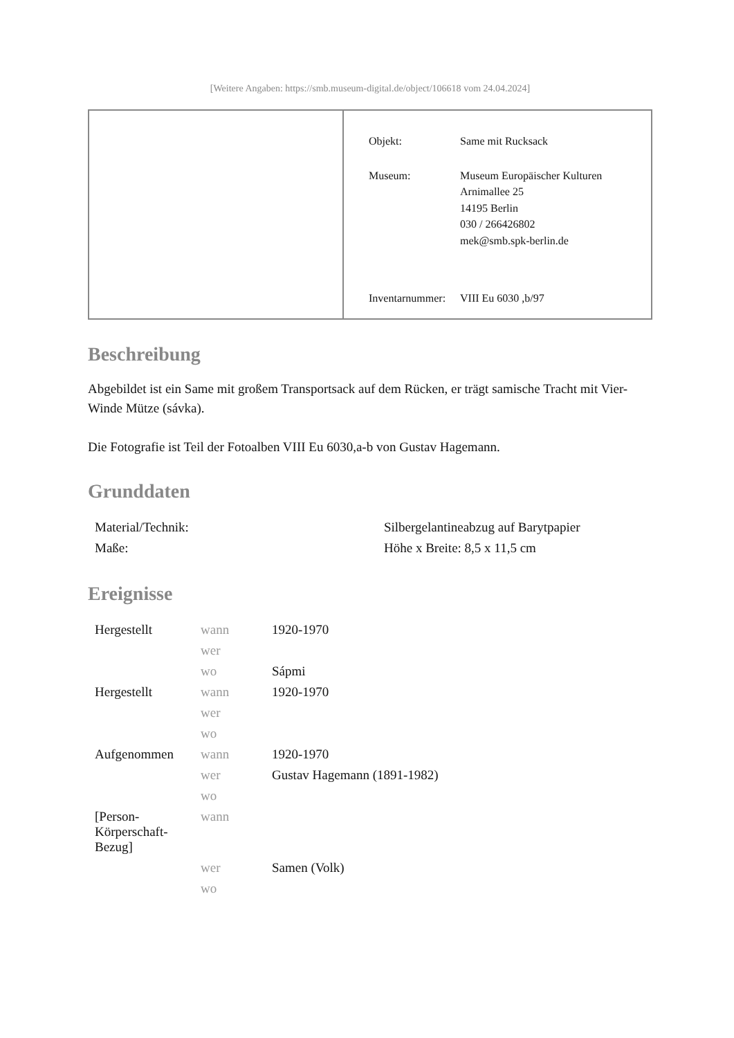[Weitere Angaben: https://smb.museum-digital.de/object/106618 vom 24.04.2024]
| Objekt: | Same mit Rucksack |
| Museum: | Museum Europäischer Kulturen Arnimallee 25 14195 Berlin 030 / 266426802 mek@smb.spk-berlin.de |
| Inventarnummer: | VIII Eu 6030 ,b/97 |
Beschreibung
Abgebildet ist ein Same mit großem Transportsack auf dem Rücken, er trägt samische Tracht mit Vier-Winde Mütze (sávka).
Die Fotografie ist Teil der Fotoalben VIII Eu 6030,a-b von Gustav Hagemann.
Grunddaten
| Material/Technik: | Silbergelantineabzug auf Barytpapier |
| Maße: | Höhe x Breite: 8,5 x 11,5 cm |
Ereignisse
| Hergestellt | wann | 1920-1970 |
| | wer | |
| | wo | Sápmi |
| Hergestellt | wann | 1920-1970 |
| | wer | |
| | wo | |
| Aufgenommen | wann | 1920-1970 |
| | wer | Gustav Hagemann (1891-1982) |
| | wo | |
| [Person-Körperschaft-Bezug] | wann | |
| | wer | Samen (Volk) |
| | wo | |